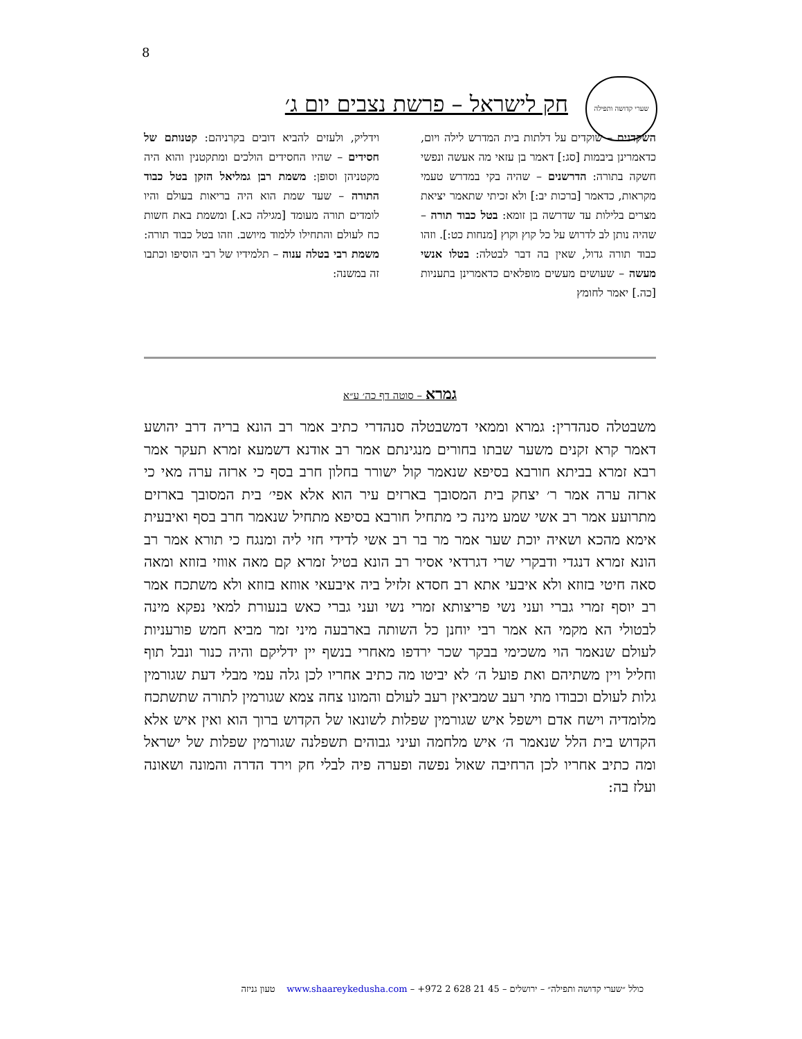8
שערי קדושה ותפילה
חק לישראל – פרשת נצבים יום ג׳
השקדנים – שוקדים על דלתות בית המדרש לילה ויום, כדאמרינן ביבמות [סג:] דאמר בן עזאי מה אעשה ונפשי חשקה בתורה: הדרשנים – שהיה בקי במדרש טעמי מקראות, כדאמר [ברכות יב:] ולא זכיתי שתאמר יציאת מצרים בלילות עד שדרשה בן זומא: בטל כבוד תורה – שהיה נותן לב לדרוש על כל קוץ וקוץ [מנחות כט:]. וזהו כבוד תורה גדול, שאין בה דבר לבטלה: בטלו אנשי מעשה – שעושים מעשים מופלאים כדאמרינן בתעניות [כה.] יאמר לחומץ
וידליק, ולעזים להביא דובים בקרניהם: קטנותם של חסידים – שהיו החסידים הולכים ומתקטנין והוא היה מקטניהן וסופן: משמת רבן גמליאל הזקן בטל כבוד התורה – שעד שמת הוא היה בריאות בעולם והיו לומדים תורה מעומד [מגילה כא.] ומשמת באת חשות כח לעולם והתחילו ללמוד מיושב. וזהו בטל כבוד תורה: משמת רבי בטלה ענוה – תלמידיו של רבי הוסיפו וכתבו זה במשנה:
גמרא – סוטה דף כה׳ ע״א
משבטלה סנהדרין: גמרא וממאי דמשבטלה סנהדרי כתיב אמר רב הונא בריה דרב יהושע דאמר קרא זקנים משער שבתו בחורים מנגינתם אמר רב אודנא דשמעא זמרא תעקר אמר רבא זמרא בביתא חורבא בסיפא שנאמר קול ישורר בחלון חרב בסף כי ארזה ערה מאי כי ארזה ערה אמר ר׳ יצחק בית המסובך בארזים עיר הוא אלא אפי׳ בית המסובך בארזים מתרועע אמר רב אשי שמע מינה כי מתחיל חורבא בסיפא מתחיל שנאמר חרב בסף ואיבעית אימא מהכא ושאיה יוכת שער אמר מר בר רב אשי לדידי חזי ליה ומנגח כי תורא אמר רב הונא זמרא דנגדי ודבקרי שרי דגרדאי אסיר רב הונא בטיל זמרא קם מאה אווזי בזוזא ומאה סאה חיטי בזוזא ולא איבעי אתא רב חסדא זלזיל ביה איבעאי אווזא בזוזא ולא משתכח אמר רב יוסף זמרי גברי ועני נשי פריצותא זמרי נשי ועני גברי כאש בנעורת למאי נפקא מינה לבטולי הא מקמי הא אמר רבי יוחנן כל השותה בארבעה מיני זמר מביא חמש פורעניות לעולם שנאמר הוי משכימי בבקר שכר ירדפו מאחרי בנשף יין ידליקם והיה כנור ונבל תוף וחליל ויין משתיהם ואת פועל ה׳ לא יביטו מה כתיב אחריו לכן גלה עמי מבלי דעת שגורמין גלות לעולם וכבודו מתי רעב שמביאין רעב לעולם והמונו צחה צמא שגורמין לתורה שתשתכח מלומדיה וישח אדם וישפל איש שגורמין שפלות לשונאו של הקדוש ברוך הוא ואין איש אלא הקדוש בית הלל שנאמר ה׳ איש מלחמה ועיני גבוהים תשפלנה שגורמין שפלות של ישראל ומה כתיב אחריו לכן הרחיבה שאול נפשה ופערה פיה לבלי חק וירד הדרה והמונה ושאונה ועלז בה:
כולל ״שערי קדושה ותפילה״ – ירושלים – 45 21 628 2 972+ – www.shaareykedusha.com טעון גניזה